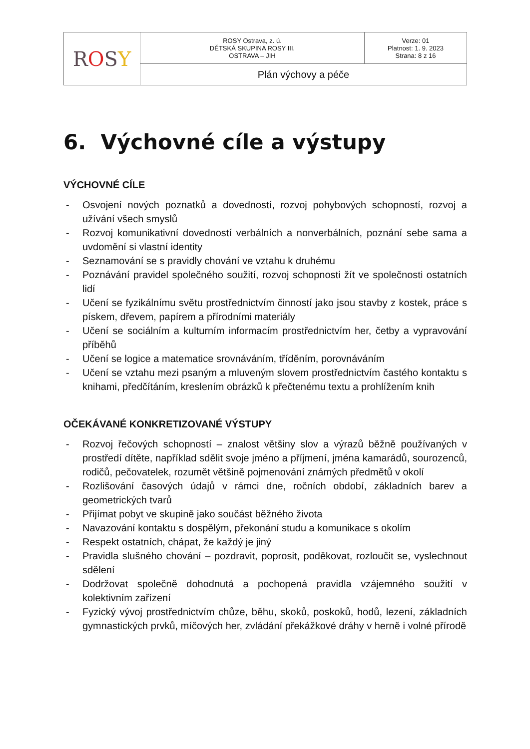| R O S Y | ROSY Ostrava, z. ú. DĚTSKÁ SKUPINA ROSY III. OSTRAVA – JIH | Verze: 01 Platnost: 1. 9. 2023 Strana: 8 z 16 |
| | Plán výchovy a péče | |
6. Výchovné cíle a výstupy
VÝCHOVNÉ CÍLE
- Osvojení nových poznatků a dovedností, rozvoj pohybových schopností, rozvoj a užívání všech smyslů
- Rozvoj komunikativní dovedností verbálních a nonverbálních, poznání sebe sama a uvdomění si vlastní identity
- Seznamování se s pravidly chování ve vztahu k druhému
- Poznávání pravidel společného soužití, rozvoj schopnosti žít ve společnosti ostatních lidí
- Učení se fyzikálnímu světu prostřednictvím činností jako jsou stavby z kostek, práce s pískem, dřevem, papírem a přírodními materiály
- Učení se sociálním a kulturním informacím prostřednictvím her, četby a vypravování příběhů
- Učení se logice a matematice srovnáváním, tříděním, porovnáváním
- Učení se vztahu mezi psaným a mluveným slovem prostřednictvím častého kontaktu s knihami, předčítáním, kreslením obrázků k přečtenému textu a prohlížením knih
OČEKÁVANÉ KONKRETIZOVANÉ VÝSTUPY
- Rozvoj řečových schopností – znalost většiny slov a výrazů běžně používaných v prostředí dítěte, například sdělit svoje jméno a příjmení, jména kamarádů, sourozenců, rodičů, pečovatelek, rozumět většině pojmenování známých předmětů v okolí
- Rozlišování časových údajů v rámci dne, ročních období, základních barev a geometrických tvarů
- Přijímat pobyt ve skupině jako součást běžného života
- Navazování kontaktu s dospělým, překonání studu a komunikace s okolím
- Respekt ostatních, chápat, že každý je jiný
- Pravidla slušného chování – pozdravit, poprosit, poděkovat, rozloučit se, vyslechnout sdělení
- Dodržovat společně dohodnutá a pochopená pravidla vzájemného soužití v kolektivním zařízení
- Fyzický vývoj prostřednictvím chůze, běhu, skoků, poskoků, hodů, lezení, základních gymnastických prvků, míčových her, zvládání překážkové dráhy v herně i volné přírodě